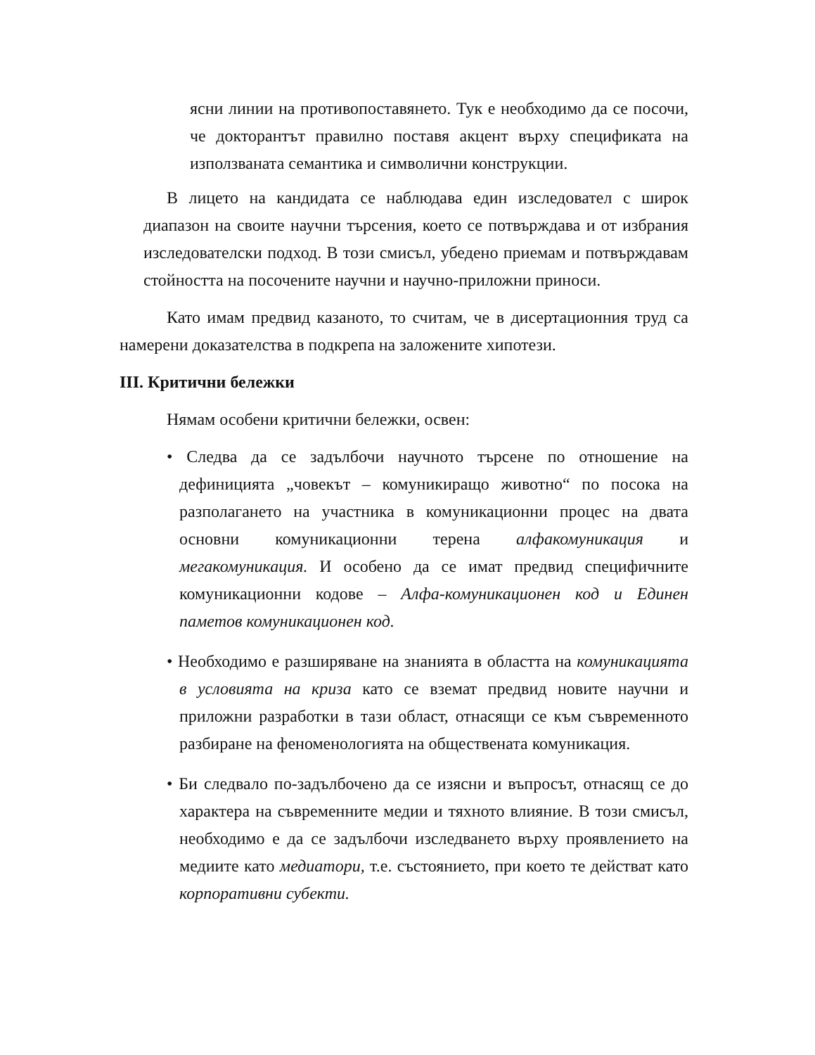ясни линии на противопоставянето. Тук е необходимо да се посочи, че докторантът правилно поставя акцент върху спецификата на използваната семантика и символични конструкции.
В лицето на кандидата се наблюдава един изследовател с широк диапазон на своите научни търсения, което се потвърждава и от избрания изследователски подход. В този смисъл, убедено приемам и потвърждавам стойността на посочените научни и научно-приложни приноси.
Като имам предвид казаното, то считам, че в дисертационния труд са намерени доказателства в подкрепа на заложените хипотези.
III. Критични бележки
Нямам особени критични бележки, освен:
• Следва да се задълбочи научното търсене по отношение на дефиницията „човекът – комуникиращо животно“ по посока на разполагането на участника в комуникационни процес на двата основни комуникационни терена алфакомуникация и мегакомуникация. И особено да се имат предвид специфичните комуникационни кодове – Алфа-комуникационен код и Единен паметов комуникационен код.
• Необходимо е разширяване на знанията в областта на комуникацията в условията на криза като се вземат предвид новите научни и приложни разработки в тази област, отнасящи се към съвременното разбиране на феноменологията на обществената комуникация.
• Би следвало по-задълбочено да се изясни и въпросът, отнасящ се до характера на съвременните медии и тяхното влияние. В този смисъл, необходимо е да се задълбочи изследването върху проявлението на медиите като медиатори, т.е. състоянието, при което те действат като корпоративни субекти.